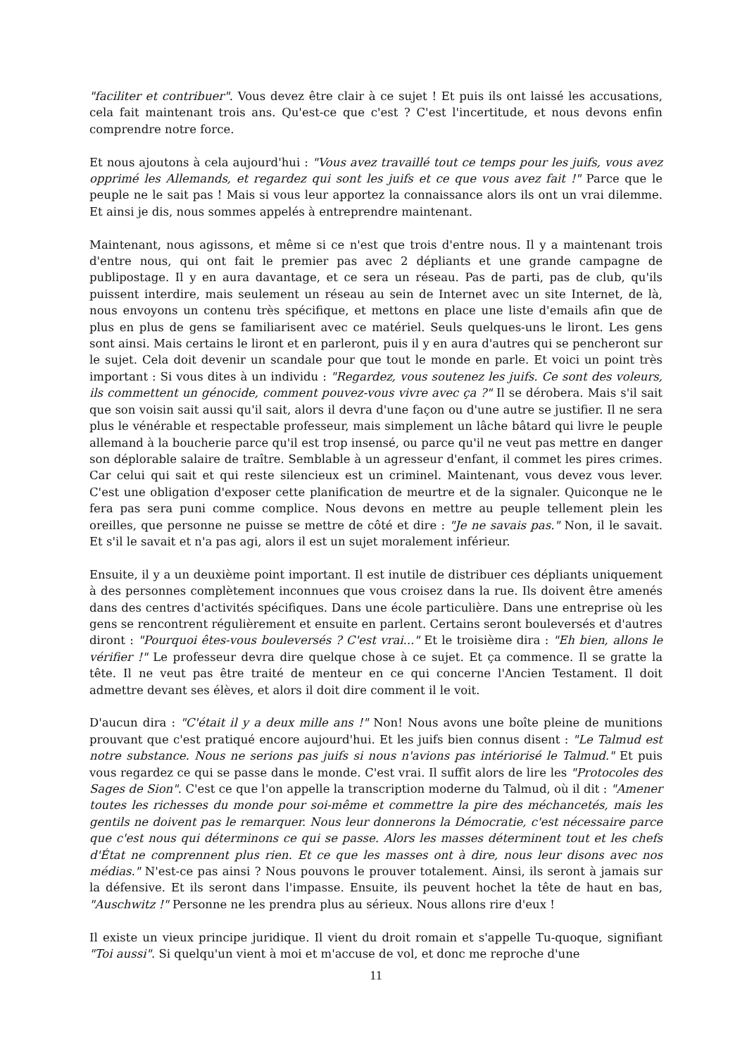"faciliter et contribuer". Vous devez être clair à ce sujet ! Et puis ils ont laissé les accusations, cela fait maintenant trois ans. Qu'est-ce que c'est ? C'est l'incertitude, et nous devons enfin comprendre notre force.
Et nous ajoutons à cela aujourd'hui : "Vous avez travaillé tout ce temps pour les juifs, vous avez opprimé les Allemands, et regardez qui sont les juifs et ce que vous avez fait !" Parce que le peuple ne le sait pas ! Mais si vous leur apportez la connaissance alors ils ont un vrai dilemme. Et ainsi je dis, nous sommes appelés à entreprendre maintenant.
Maintenant, nous agissons, et même si ce n'est que trois d'entre nous. Il y a maintenant trois d'entre nous, qui ont fait le premier pas avec 2 dépliants et une grande campagne de publipostage. Il y en aura davantage, et ce sera un réseau. Pas de parti, pas de club, qu'ils puissent interdire, mais seulement un réseau au sein de Internet avec un site Internet, de là, nous envoyons un contenu très spécifique, et mettons en place une liste d'emails afin que de plus en plus de gens se familiarisent avec ce matériel. Seuls quelques-uns le liront. Les gens sont ainsi. Mais certains le liront et en parleront, puis il y en aura d'autres qui se pencheront sur le sujet. Cela doit devenir un scandale pour que tout le monde en parle. Et voici un point très important : Si vous dites à un individu : "Regardez, vous soutenez les juifs. Ce sont des voleurs, ils commettent un génocide, comment pouvez-vous vivre avec ça ?" Il se dérobera. Mais s'il sait que son voisin sait aussi qu'il sait, alors il devra d'une façon ou d'une autre se justifier. Il ne sera plus le vénérable et respectable professeur, mais simplement un lâche bâtard qui livre le peuple allemand à la boucherie parce qu'il est trop insensé, ou parce qu'il ne veut pas mettre en danger son déplorable salaire de traître. Semblable à un agresseur d'enfant, il commet les pires crimes. Car celui qui sait et qui reste silencieux est un criminel. Maintenant, vous devez vous lever. C'est une obligation d'exposer cette planification de meurtre et de la signaler. Quiconque ne le fera pas sera puni comme complice. Nous devons en mettre au peuple tellement plein les oreilles, que personne ne puisse se mettre de côté et dire : "Je ne savais pas." Non, il le savait. Et s'il le savait et n'a pas agi, alors il est un sujet moralement inférieur.
Ensuite, il y a un deuxième point important. Il est inutile de distribuer ces dépliants uniquement à des personnes complètement inconnues que vous croisez dans la rue. Ils doivent être amenés dans des centres d'activités spécifiques. Dans une école particulière. Dans une entreprise où les gens se rencontrent régulièrement et ensuite en parlent. Certains seront bouleversés et d'autres diront : "Pourquoi êtes-vous bouleversés ? C'est vrai..." Et le troisième dira : "Eh bien, allons le vérifier !" Le professeur devra dire quelque chose à ce sujet. Et ça commence. Il se gratte la tête. Il ne veut pas être traité de menteur en ce qui concerne l'Ancien Testament. Il doit admettre devant ses élèves, et alors il doit dire comment il le voit.
D'aucun dira : "C'était il y a deux mille ans !" Non! Nous avons une boîte pleine de munitions prouvant que c'est pratiqué encore aujourd'hui. Et les juifs bien connus disent : "Le Talmud est notre substance. Nous ne serions pas juifs si nous n'avions pas intériorisé le Talmud." Et puis vous regardez ce qui se passe dans le monde. C'est vrai. Il suffit alors de lire les "Protocoles des Sages de Sion". C'est ce que l'on appelle la transcription moderne du Talmud, où il dit : "Amener toutes les richesses du monde pour soi-même et commettre la pire des méchancetés, mais les gentils ne doivent pas le remarquer. Nous leur donnerons la Démocratie, c'est nécessaire parce que c'est nous qui déterminons ce qui se passe. Alors les masses déterminent tout et les chefs d'État ne comprennent plus rien. Et ce que les masses ont à dire, nous leur disons avec nos médias." N'est-ce pas ainsi ? Nous pouvons le prouver totalement. Ainsi, ils seront à jamais sur la défensive. Et ils seront dans l'impasse. Ensuite, ils peuvent hochet la tête de haut en bas, "Auschwitz !" Personne ne les prendra plus au sérieux. Nous allons rire d'eux !
Il existe un vieux principe juridique. Il vient du droit romain et s'appelle Tu-quoque, signifiant "Toi aussi". Si quelqu'un vient à moi et m'accuse de vol, et donc me reproche d'une
11